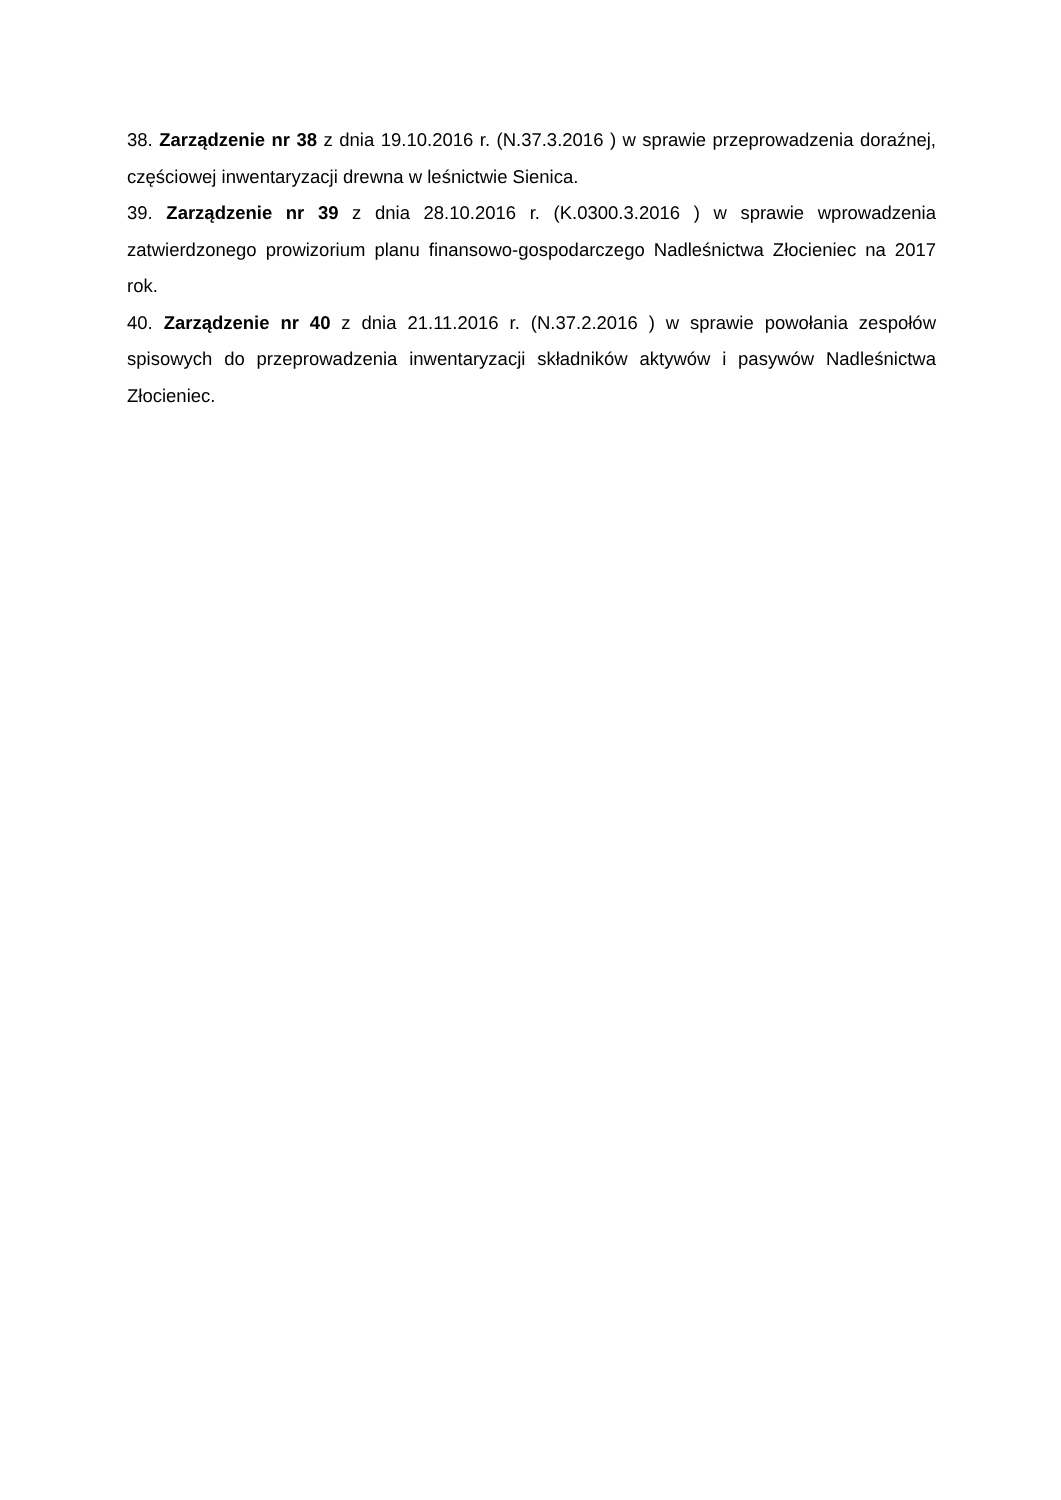38. Zarządzenie nr 38 z dnia 19.10.2016 r. (N.37.3.2016 ) w sprawie przeprowadzenia doraźnej, częściowej inwentaryzacji drewna w leśnictwie Sienica.
39. Zarządzenie nr 39 z dnia 28.10.2016 r. (K.0300.3.2016 ) w sprawie wprowadzenia zatwierdzonego prowizorium planu finansowo-gospodarczego Nadleśnictwa Złocieniec na 2017 rok.
40. Zarządzenie nr 40 z dnia 21.11.2016 r. (N.37.2.2016 ) w sprawie powołania zespołów spisowych do przeprowadzenia inwentaryzacji składników aktywów i pasywów Nadleśnictwa Złocieniec.